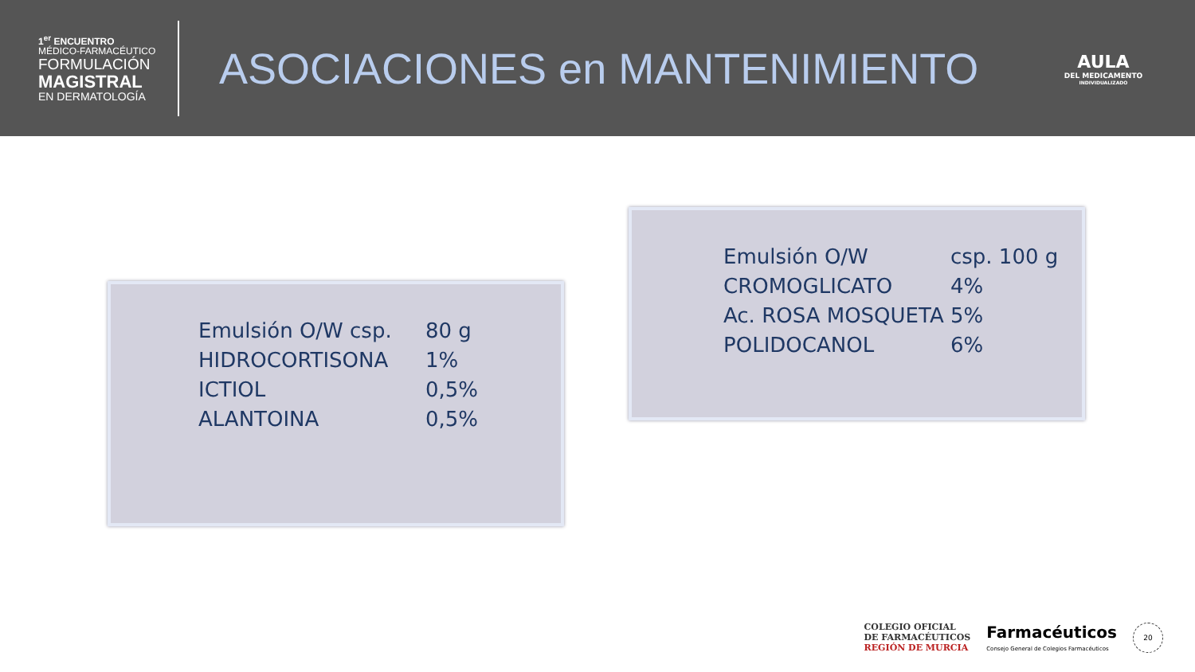1<sup>er</sup> ENCUENTRO
MÉDICO-FARMACÉUTICO
FORMULACIÓN
MAGISTRAL
EN DERMATOLOGÍA
ASOCIACIONES en MANTENIMIENTO
AULA
DEL MEDICAMENTO
INDIVIDUALIZADO
Emulsión O/W csp. 80 g
HIDROCORTISONA 1%
ICTIOL 0,5%
ALANTOINA 0,5%
Emulsión O/W csp. 100 g
CROMOGLICATO 4%
Ac. ROSA MOSQUETA 5%
POLIDOCANOL 6%
COLEGIO OFICIAL
DE FARMACÉUTICOS
REGIÓN DE MURCIA
Farmacéuticos
Consejo General de Colegios Farmacéuticos
20